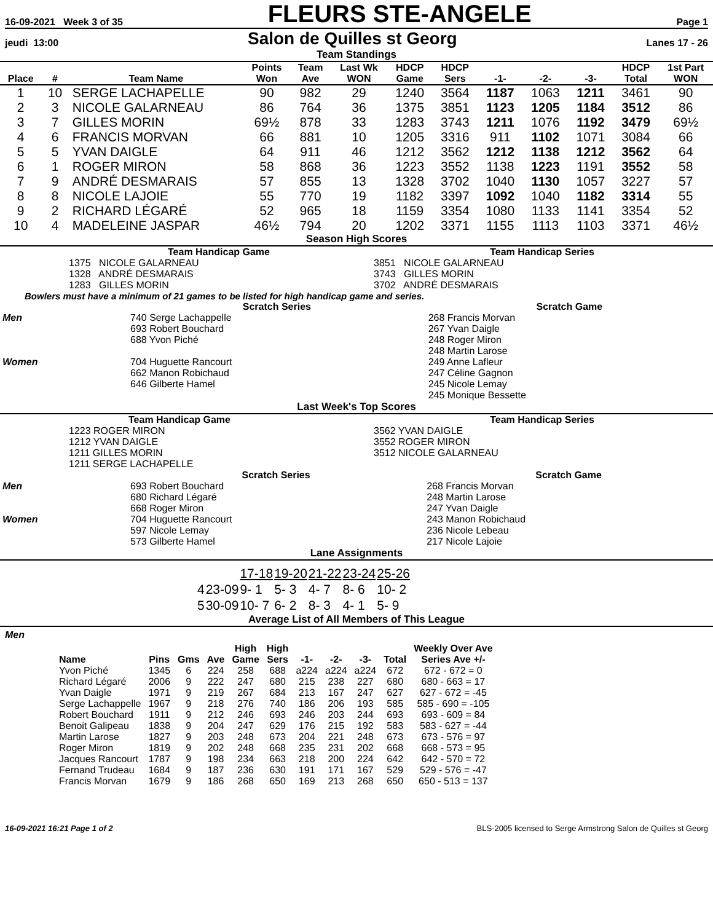16-09-2021 Week 3 of 35 FLEURS STE-ANGELE Page 1
jeudi 13:00 Salon de Quilles st Georg Lanes 17 - 26
Team Standings
| Place | # | Team Name | Points Won | Team Ave | Last Wk WON | HDCP Game | HDCP Sers | -1- | -2- | -3- | HDCP Total | 1st Part WON |
| --- | --- | --- | --- | --- | --- | --- | --- | --- | --- | --- | --- | --- |
| 1 | 10 | SERGE LACHAPELLE | 90 | 982 | 29 | 1240 | 3564 | 1187 | 1063 | 1211 | 3461 | 90 |
| 2 | 3 | NICOLE GALARNEAU | 86 | 764 | 36 | 1375 | 3851 | 1123 | 1205 | 1184 | 3512 | 86 |
| 3 | 7 | GILLES MORIN | 69½ | 878 | 33 | 1283 | 3743 | 1211 | 1076 | 1192 | 3479 | 69½ |
| 4 | 6 | FRANCIS MORVAN | 66 | 881 | 10 | 1205 | 3316 | 911 | 1102 | 1071 | 3084 | 66 |
| 5 | 5 | YVAN DAIGLE | 64 | 911 | 46 | 1212 | 3562 | 1212 | 1138 | 1212 | 3562 | 64 |
| 6 | 1 | ROGER MIRON | 58 | 868 | 36 | 1223 | 3552 | 1138 | 1223 | 1191 | 3552 | 58 |
| 7 | 9 | ANDRÉ DESMARAIS | 57 | 855 | 13 | 1328 | 3702 | 1040 | 1130 | 1057 | 3227 | 57 |
| 8 | 8 | NICOLE LAJOIE | 55 | 770 | 19 | 1182 | 3397 | 1092 | 1040 | 1182 | 3314 | 55 |
| 9 | 2 | RICHARD LÉGARÉ | 52 | 965 | 18 | 1159 | 3354 | 1080 | 1133 | 1141 | 3354 | 52 |
| 10 | 4 | MADELEINE JASPAR | 46½ | 794 | 20 | 1202 | 3371 | 1155 | 1113 | 1103 | 3371 | 46½ |
Season High Scores
| | Team Handicap Game | | Team Handicap Series |
| | 1375 NICOLE GALARNEAU | | 3851 NICOLE GALARNEAU |
| | 1328 ANDRÉ DESMARAIS | | 3743 GILLES MORIN |
| | 1283 GILLES MORIN | | 3702 ANDRÉ DESMARAIS |
Bowlers must have a minimum of 21 games to be listed for high handicap game and series.
| | Scratch Series | Scratch Game |
| Men | 740 Serge Lachappelle 693 Robert Bouchard 688 Yvon Piché | 268 Francis Morvan 267 Yvan Daigle 248 Roger Miron 248 Martin Larose |
| Women | 704 Huguette Rancourt 662 Manon Robichaud 646 Gilberte Hamel | 249 Anne Lafleur 247 Céline Gagnon 245 Nicole Lemay 245 Monique Bessette |
Last Week's Top Scores
| | Team Handicap Game | | Team Handicap Series |
| | 1223 ROGER MIRON 1212 YVAN DAIGLE 1211 GILLES MORIN 1211 SERGE LACHAPELLE | | 3562 YVAN DAIGLE 3552 ROGER MIRON 3512 NICOLE GALARNEAU |
| | Scratch Series | Scratch Game |
| Men | 693 Robert Bouchard 680 Richard Légaré 668 Roger Miron | 268 Francis Morvan 248 Martin Larose 247 Yvan Daigle |
| Women | 704 Huguette Rancourt 597 Nicole Lemay 573 Gilberte Hamel | 243 Manon Robichaud 236 Nicole Lebeau 217 Nicole Lajoie |
Lane Assignments
| | | 17-18 | 19-20 | 21-22 | 23-24 | 25-26 |
| 4 | 23-09 | 9- 1 | 5- 3 | 4- 7 | 8- 6 | 10- 2 |
| 5 | 30-09 | 10- 7 | 6- 2 | 8- 3 | 4- 1 | 5- 9 |
Average List of All Members of This League
Men
| Name | Pins | Gms | Ave | High Game | High Sers | -1- | -2- | -3- | Total | Weekly Over Ave Series Ave +/- |
| --- | --- | --- | --- | --- | --- | --- | --- | --- | --- | --- |
| Yvon Piché | 1345 | 6 | 224 | 258 | 688 | a224 | a224 | a224 | 672 | 672 - 672 = 0 |
| Richard Légaré | 2006 | 9 | 222 | 247 | 680 | 215 | 238 | 227 | 680 | 680 - 663 = 17 |
| Yvan Daigle | 1971 | 9 | 219 | 267 | 684 | 213 | 167 | 247 | 627 | 627 - 672 = -45 |
| Serge Lachappelle | 1967 | 9 | 218 | 276 | 740 | 186 | 206 | 193 | 585 | 585 - 690 = -105 |
| Robert Bouchard | 1911 | 9 | 212 | 246 | 693 | 246 | 203 | 244 | 693 | 693 - 609 = 84 |
| Benoit Galipeau | 1838 | 9 | 204 | 247 | 629 | 176 | 215 | 192 | 583 | 583 - 627 = -44 |
| Martin Larose | 1827 | 9 | 203 | 248 | 673 | 204 | 221 | 248 | 673 | 673 - 576 = 97 |
| Roger Miron | 1819 | 9 | 202 | 248 | 668 | 235 | 231 | 202 | 668 | 668 - 573 = 95 |
| Jacques Rancourt | 1787 | 9 | 198 | 234 | 663 | 218 | 200 | 224 | 642 | 642 - 570 = 72 |
| Fernand Trudeau | 1684 | 9 | 187 | 236 | 630 | 191 | 171 | 167 | 529 | 529 - 576 = -47 |
| Francis Morvan | 1679 | 9 | 186 | 268 | 650 | 169 | 213 | 268 | 650 | 650 - 513 = 137 |
16-09-2021 16:21 Page 1 of 2 BLS-2005 licensed to Serge Armstrong Salon de Quilles st Georg